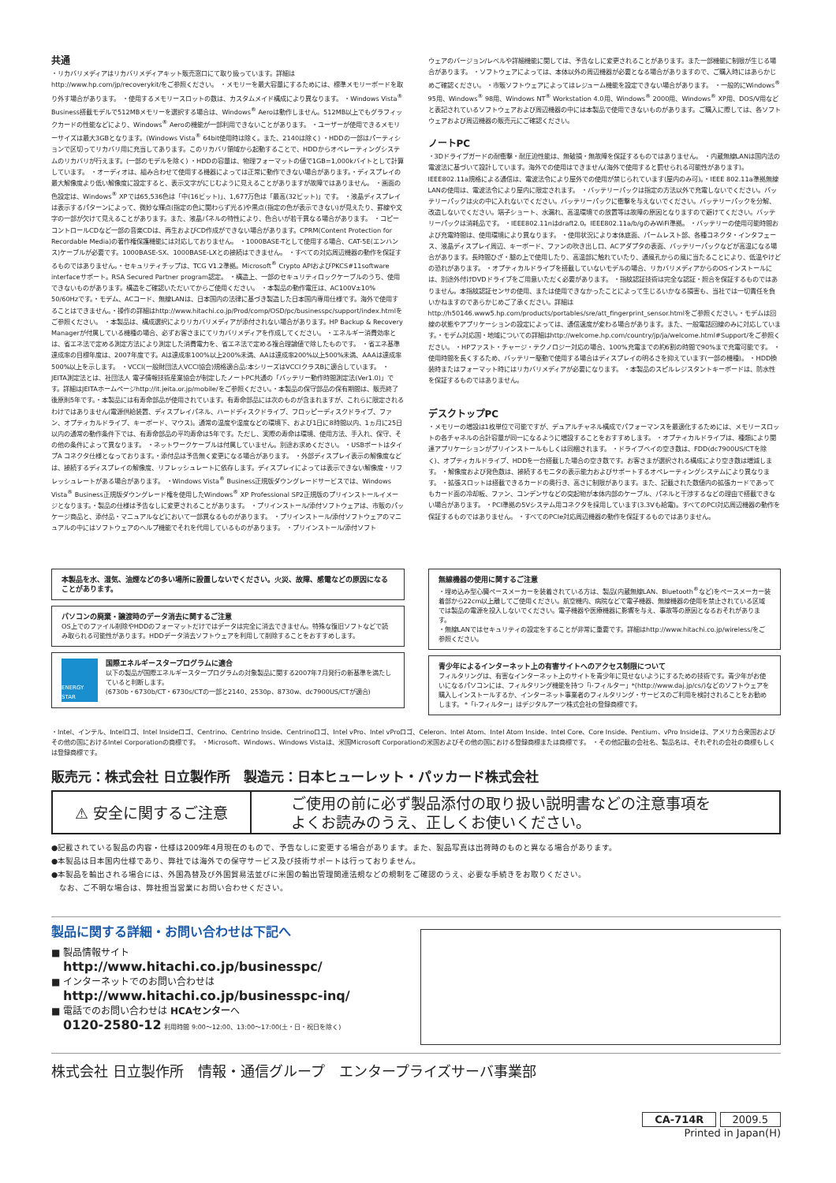共通
・リカバリメディアはリカバリメディアキット販売窓口にて取り扱っています。詳細はhttp://www.hp.com/jp/recoverykit/をご参照ください。 ・メモリーを最大容量にするためには、標準メモリーボードを取り外す場合があります。 ・使用するメモリースロットの数は、カスタムメイド構成により異なります。 ・Windows Vista<sup>®</sup> Business搭載モデルで512MBメモリーを選択する場合は、Windows<sup>®</sup> Aeroは動作しません。512MB以上でもグラフィックカードの性能などにより、Windows<sup>®</sup> Aeroの機能が一部利用できないことがあります。 ・ユーザーが使用できるメモリーサイズは最大3GBとなります。(Windows Vista<sup>®</sup> 64bit使用時は除く。また、2140は除く) ・HDDの一部はパーティションで区切ってリカバリ用に充当してあります。このリカバリ領域から起動することで、HDDからオペレーティングシステムのリカバリが行えます。(一部のモデルを除く) ・HDDの容量は、物理フォーマットの値で1GB=1,000kバイトとして計算しています。 ・オーディオは、組み合わせて使用する機器によっては正常に動作できない場合があります。・ディスプレイの最大解像度より低い解像度に設定すると、表示文字がにじむように見えることがありますが故障ではありません。 ・画面の色設定は、Windows<sup>®</sup> XPでは65,536色は「中(16ビット)」、1,677万色は「最高(32ビット)」です。 ・液晶ディスプレイは表示するパターンによって、微妙な輝点(指定の色に関わらず光る)や黒点(指定の色が表示できない)が見えたり、罫線や文字の一部が欠けて見えることがあります。また、液晶パネルの特性により、色合いが若干異なる場合があります。 ・コピーコントロールCDなど一部の音楽CDは、再生およびCD作成ができない場合があります。CPRM(Content Protection for Recordable Media)の著作権保護機能には対応しておりません。 ・1000BASE-Tとして使用する場合、CAT-5E(エンハンス)ケーブルが必要です。1000BASE-SX、1000BASE-LXとの接続はできません。 ・すべての対応周辺機器の動作を保証するものではありません。・セキュリティチップは、TCG V1.2準拠。Microsoft<sup>®</sup> Crypto APIおよびPKCS#11software interfaceサポート。RSA Secured Partner program認定。 ・構造上、一部のセキュリティロックケーブルのうち、使用できないものがあります。構造をご確認いただいてからご使用ください。 ・本製品の動作電圧は、AC100V±10% 50/60Hzです。・モデム、ACコード、無線LANは、日本国内の法律に基づき製造した日本国内専用仕様です。海外で使用することはできません。・操作の詳細はhttp://www.hitachi.co.jp/Prod/comp/OSD/pc/businesspc/support/index.htmlをご参照ください。 ・本製品は、構成選択によりリカバリメディアが添付されない場合があります。HP Backup & Recovery Managerが付属している機種の場合、必ずお客さまにてリカバリメディアを作成してください。 ・エネルギー消費効率とは、省エネ法で定める測定方法により測定した消費電力を、省エネ法で定める複合理論値で除したものです。 ・省エネ基準達成率の目標年度は、2007年度です。Aは達成率100%以上200%未満、AAは達成率200%以上500%未満、AAAは達成率500%以上を示します。 ・VCCI(一般財団法人VCCI協会)規格適合品:本シリーズはVCCIクラスBに適合しています。 ・JEITA測定法とは、社団法人 電子情報技術産業協会が制定したノートPC共通の「バッテリー動作時間測定法(Ver1.0)」です。詳細はJEITAホームページhttp://it.jeita.or.jp/mobile/をご参照ください。・本製品の保守部品の保有期間は、販売終了後原則5年です。・本製品には有寿命部品が使用されています。有寿命部品には次のものが含まれますが、これらに限定されるわけではありません(電源供給装置、ディスプレイパネル、ハードディスクドライブ、フロッピーディスクドライブ、ファン、オプティカルドライブ、キーボード、マウス)。通常の温度や湿度などの環境下、および1日に8時間以内、1ヵ月に25日以内の通常の動作条件下では、有寿命部品の平均寿命は5年です。ただし、実際の寿命は環境、使用方法、手入れ、保守、その他の条件によって異なります。 ・ネットワークケーブルは付属していません。別途お求めください。 ・USBポートはタイプA コネクタ仕様となっております。・添付品は予告無く変更になる場合があります。 ・外部ディスプレイ表示の解像度などは、接続するディスプレイの解像度、リフレッシュレートに依存します。ディスプレイによっては表示できない解像度・リフレッシュレートがある場合があります。 ・Windows Vista<sup>®</sup> Business正規版ダウングレードサービスでは、Windows Vista<sup>®</sup> Business正規版ダウングレード権を使用したWindows<sup>®</sup> XP Professional SP2正規版のプリインストールイメージとなります。・製品の仕様は予告なしに変更されることがあります。 ・プリインストール/添付ソフトウェアは、市販のパッケージ商品と、添付品・マニュアルなどにおいて一部異なるものがあります。 ・プリインストール/添付ソフトウェアのマニュアルの中にはソフトウェアのヘルプ機能でそれを代用しているものがあります。 ・プリインストール/添付ソフト
ウェアのバージョン/レベルや詳細機能に関しては、予告なしに変更されることがあります。また一部機能に制限が生じる場合があります。 ・ソフトウェアによっては、本体以外の周辺機器が必要となる場合がありますので、ご購入時にはあらかじめご確認ください。 ・市販ソフトウェアによってはレジューム機能を設定できない場合があります。 ・一般的にWindows<sup>®</sup> 95用、Windows<sup>®</sup> 98用、Windows NT<sup>®</sup> Workstation 4.0用、Windows<sup>®</sup> 2000用、Windows<sup>®</sup> XP用、DOS/V用などと表記されているソフトウェアおよび周辺機器の中には本製品で使用できないものがあります。ご購入に際しては、各ソフトウェアおよび周辺機器の販売元にご確認ください。
ノートPC
・3Dドライブガードの耐衝撃・耐圧迫性能は、無破損・無故障を保証するものではありません。 ・内蔵無線LANは国内法の電波法に基づいて設計しています。海外での使用はできません(海外で使用すると罰せられる可能性があります)。IEEE802.11a規格による通信は、電波法令により屋外での使用が禁じられています(屋内のみ可)。・IEEE 802.11a準拠無線LANの使用は、電波法令により屋内に限定されます。 ・バッテリーパックは指定の方法以外で充電しないでください。バッテリーパックは火の中に入れないでください。バッテリーパックに衝撃を与えないでください。バッテリーパックを分解、改造しないでください。端子ショート、水漏れ、高温環境での放置等は故障の原因となりますので避けてください。バッテリーパックは消耗品です。 ・IEEE802.11nはdraft2.0。IEEE802.11a/b/gのみWiFi準拠。 ・バッテリーの使用可能時間および充電時間は、使用環境により異なります。 ・使用状況により本体底面、パームレスト部、各種コネクタ・インタフェース、液晶ディスプレイ周辺、キーボード、ファンの吹き出し口、ACアダプタの表面、バッテリーパックなどが高温になる場合があります。長時間ひざ・腿の上で使用したり、高温部に触れていたり、通風孔からの風に当たることにより、低温やけどの恐れがあります。 ・オプティカルドライブを搭載していないモデルの場合、リカバリメディアからのOSインストールには、別途外付けDVDドライブをご用意いただく必要があります。 ・指紋認証技術は完全な認証・照合を保証するものではありません。本指紋認証センサの使用、または使用できなかったことによって生じるいかなる損害も、当社では一切責任を負いかねますのであらかじめご了承ください。詳細はhttp://h50146.www5.hp.com/products/portables/sre/att_fingerprint_sensor.htmlをご参照ください。・モデムは回線の状態やアプリケーションの設定によっては、通信速度が変わる場合があります。また、一般電話回線のみに対応しています。・モデム対応国・地域についての詳細はhttp://welcome.hp.com/country/jp/ja/welcome.html#Support/をご参照ください。 ・HPファスト・チャージ・テクノロジー対応の場合、100%充電までの約6割の時間で90%まで充電可能です。 ・使用時間を長くするため、バッテリー駆動で使用する場合はディスプレイの明るさを抑えています(一部の機種)。 ・HDD換装時またはフォーマット時にはリカバリメディアが必要になります。 ・本製品のスピルレジスタントキーボードは、防水性を保証するものではありません。
デスクトップPC
・メモリーの増設は1枚単位で可能ですが、デュアルチャネル構成でパフォーマンスを最適化するためには、メモリースロットの各チャネルの合計容量が同一になるように増設することをおすすめします。 ・オプティカルドライブは、種類により関連アプリケーションがプリインストールもしくは同梱されます。 ・ドライブベイの空き数は、FDD(dc7900US/CTを除く)、オプティカルドライブ、HDDを一台搭載した場合の空き数です。お客さまが選択される構成により空き数は増減します。 ・解像度および発色数は、接続するモニタの表示能力およびサポートするオペレーティングシステムにより異なります。 ・拡張スロットは搭載できるカードの奥行き、高さに制限があります。また、記載された数値内の拡張カードであってもカード面の冷却板、ファン、コンデンサなどの突起物が本体内部のケーブル、パネルと干渉するなどの理由で搭載できない場合があります。 ・PCI準拠の5Vシステム用コネクタを採用しています(3.3Vも給電)。すべてのPCI対応周辺機器の動作を保証するものではありません。 ・すべてのPCIe対応周辺機器の動作を保証するものではありません。
本製品を水、湿気、油煙などの多い場所に設置しないでください。火災、故障、感電などの原因になることがあります。
パソコンの廃棄・譲渡時のデータ消去に関するご注意
OS上でのファイル削除やHDDのフォーマットだけではデータは完全に消去できません。特殊な復旧ソフトなどで読み取られる可能性があります。HDDデータ消去ソフトウェアを利用して削除することをおすすめします。
ENERGY STAR
国際エネルギースタープログラムに適合
以下の製品が国際エネルギースタープログラムの対象製品に関する2007年7月発行の新基準を満たしていると判断します。
(6730b・6730b/CT・6730s/CTの一部と2140、2530p、8730w、dc7900US/CTが適合)
無線機器の使用に関するご注意
・埋め込み型心臓ペースメーカーを装着されている方は、製品(内蔵無線LAN、Bluetooth<sup>®</sup>など)をペースメーカー装着部から22cm以上離してご使用ください。航空機内、病院などで電子機器、無線機器の使用を禁止されている区域では製品の電源を投入しないでください。電子機器や医療機器に影響を与え、事故等の原因となるおそれがあります。
・無線LANではセキュリティの設定をすることが非常に重要です。詳細はhttp://www.hitachi.co.jp/wireless/をご参照ください。
青少年によるインターネット上の有害サイトへのアクセス制限について
フィルタリングは、有害なインターネット上のサイトを青少年に見せないようにするための技術です。青少年がお使いになるパソコンには、フィルタリング機能を持つ「i-フィルター」*(http://www.daj.jp/cs/)などのソフトウェアを購入しインストールするか、インターネット事業者のフィルタリング・サービスのご利用を検討されることをお勧めします。 *「i-フィルター」はデジタルアーツ株式会社の登録商標です。
・Intel、インテル、Intelロゴ、Intel Insideロゴ、Centrino、Centrino Inside、Centrinoロゴ、Intel vPro、Intel vProロゴ、Celeron、Intel Atom、Intel Atom Inside、Intel Core、Core Inside、Pentium、vPro Insideは、アメリカ合衆国およびその他の国におけるIntel Corporationの商標です。 ・Microsoft、Windows、Windows Vistaは、米国Microsoft Corporationの米国およびその他の国における登録商標または商標です。 ・その他記載の会社名、製品名は、それぞれの会社の商標もしくは登録商標です。
販売元：株式会社 日立製作所　製造元：日本ヒューレット・パッカード株式会社
⚠ 安全に関するご注意
ご使用の前に必ず製品添付の取り扱い説明書などの注意事項を
よくお読みのうえ、正しくお使いください。
●記載されている製品の内容・仕様は2009年4月現在のもので、予告なしに変更する場合があります。また、製品写真は出荷時のものと異なる場合があります。
●本製品は日本国内仕様であり、弊社では海外での保守サービス及び技術サポートは行っておりません。
●本製品を輸出される場合には、外国為替及び外国貿易法並びに米国の輸出管理関連法規などの規制をご確認のうえ、必要な手続きをお取りください。
　なお、ご不明な場合は、弊社担当営業にお問い合わせください。
製品に関する詳細・お問い合わせは下記へ
■ 製品情報サイト
http://www.hitachi.co.jp/businesspc/
■ インターネットでのお問い合わせは
http://www.hitachi.co.jp/businesspc-inq/
■ 電話でのお問い合わせは HCAセンターへ
0120-2580-12 利用時間 9:00～12:00、13:00～17:00(土・日・祝日を除く)
株式会社 日立製作所　情報・通信グループ　エンタープライズサーバ事業部
CA-714R 2009.5
Printed in Japan(H)